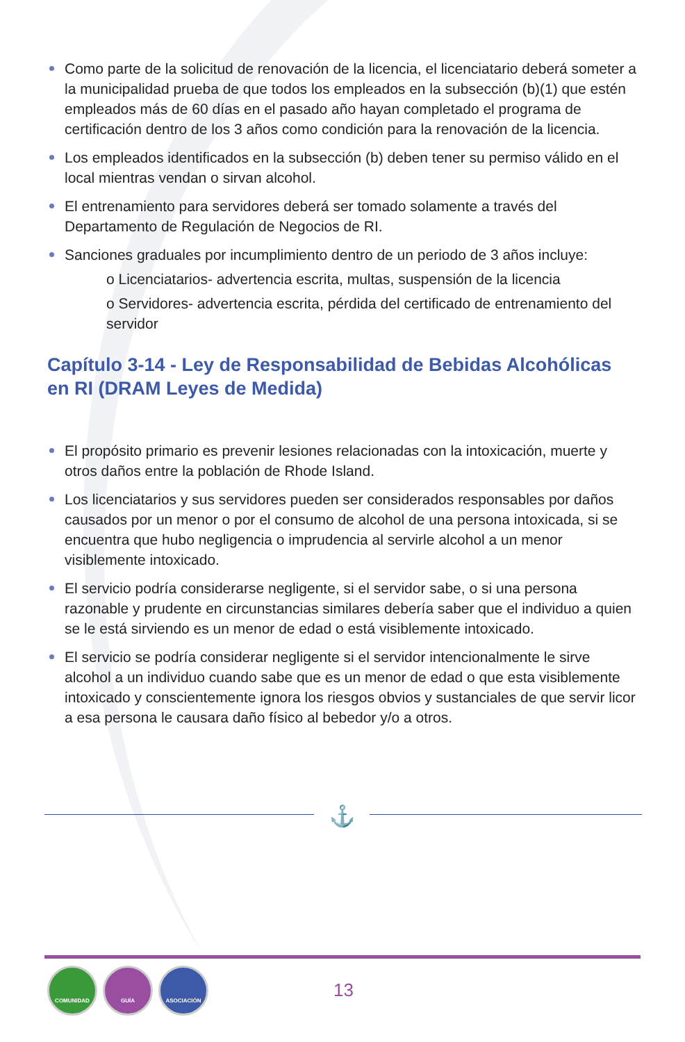Como parte de la solicitud de renovación de la licencia, el licenciatario deberá someter a la municipalidad prueba de que todos los empleados en la subsección (b)(1) que estén empleados más de 60 días en el pasado año hayan completado el programa de certificación dentro de los 3 años como condición para la renovación de la licencia.
Los empleados identificados en la subsección (b) deben tener su permiso válido en el local mientras vendan o sirvan alcohol.
El entrenamiento para servidores deberá ser tomado solamente a través del Departamento de Regulación de Negocios de RI.
Sanciones graduales por incumplimiento dentro de un periodo de 3 años incluye:
o Licenciatarios- advertencia escrita, multas, suspensión de la licencia
o Servidores- advertencia escrita, pérdida del certificado de entrenamiento del servidor
Capítulo 3-14 - Ley de Responsabilidad de Bebidas Alcohólicas en RI (DRAM Leyes de Medida)
El propósito primario es prevenir lesiones relacionadas con la intoxicación, muerte y otros daños entre la población de Rhode Island.
Los licenciatarios y sus servidores pueden ser considerados responsables por daños causados por un menor o por el consumo de alcohol de una persona intoxicada, si se encuentra que hubo negligencia o imprudencia al servirle alcohol a un menor visiblemente intoxicado.
El servicio podría considerarse negligente, si el servidor sabe, o si una persona razonable y prudente en circunstancias similares debería saber que el individuo a quien se le está sirviendo es un menor de edad o está visiblemente intoxicado.
El servicio se podría considerar negligente si el servidor intencionalmente le sirve alcohol a un individuo cuando sabe que es un menor de edad o que esta visiblemente intoxicado y conscientemente ignora los riesgos obvios y sustanciales de que servir licor a esa persona le causara daño físico al bebedor y/o a otros.
⚓
COMUNIDAD GUÍA ASOCIACIÓN
13